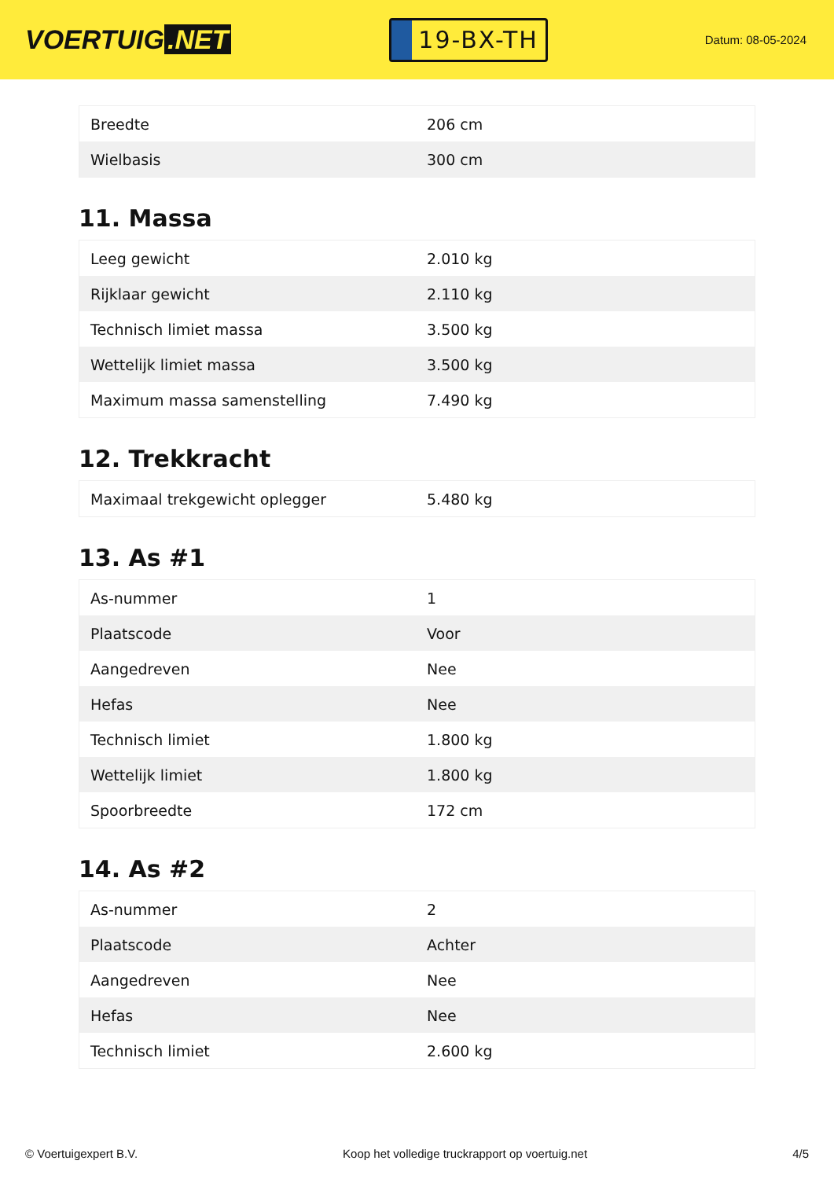VOERTUIG.NET
19-BX-TH
Datum: 08-05-2024
| Breedte | 206 cm |
| Wielbasis | 300 cm |
11. Massa
| Leeg gewicht | 2.010 kg |
| Rijklaar gewicht | 2.110 kg |
| Technisch limiet massa | 3.500 kg |
| Wettelijk limiet massa | 3.500 kg |
| Maximum massa samenstelling | 7.490 kg |
12. Trekkracht
| Maximaal trekgewicht oplegger | 5.480 kg |
13. As #1
| As-nummer | 1 |
| Plaatscode | Voor |
| Aangedreven | Nee |
| Hefas | Nee |
| Technisch limiet | 1.800 kg |
| Wettelijk limiet | 1.800 kg |
| Spoorbreedte | 172 cm |
14. As #2
| As-nummer | 2 |
| Plaatscode | Achter |
| Aangedreven | Nee |
| Hefas | Nee |
| Technisch limiet | 2.600 kg |
© Voertuigexpert B.V. Koop het volledige truckrapport op voertuig.net 4/5